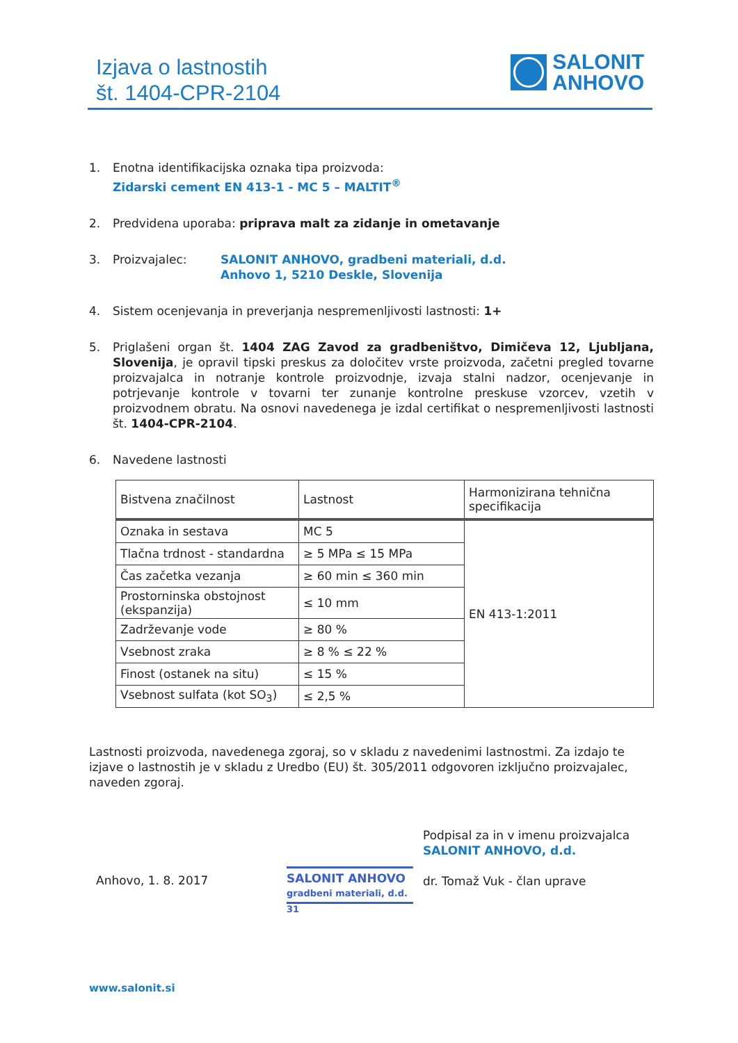Izjava o lastnostih
št. 1404-CPR-2104
SALONIT
ANHOVO
1. Enotna identifikacijska oznaka tipa proizvoda:
Zidarski cement EN 413-1 - MC 5 – MALTIT<sup>®</sup>
2. Predvidena uporaba: priprava malt za zidanje in ometavanje
3. Proizvajalec: SALONIT ANHOVO, gradbeni materiali, d.d.
Anhovo 1, 5210 Deskle, Slovenija
4. Sistem ocenjevanja in preverjanja nespremenljivosti lastnosti: 1+
5. Priglašeni organ št. 1404 ZAG Zavod za gradbeništvo, Dimičeva 12, Ljubljana, Slovenija, je opravil tipski preskus za določitev vrste proizvoda, začetni pregled tovarne proizvajalca in notranje kontrole proizvodnje, izvaja stalni nadzor, ocenjevanje in potrjevanje kontrole v tovarni ter zunanje kontrolne preskuse vzorcev, vzetih v proizvodnem obratu. Na osnovi navedenega je izdal certifikat o nespremenljivosti lastnosti št. 1404-CPR-2104.
6. Navedene lastnosti
| Bistvena značilnost | Lastnost | Harmonizirana tehnična specifikacija |
| --- | --- | --- |
| Oznaka in sestava | MC 5 | EN 413-1:2011 |
| Tlačna trdnost - standardna | ≥ 5 MPa ≤ 15 MPa | |
| Čas začetka vezanja | ≥ 60 min ≤ 360 min | |
| Prostorninska obstojnost (ekspanzija) | ≤ 10 mm | |
| Zadrževanje vode | ≥ 80 % | |
| Vsebnost zraka | ≥ 8 % ≤ 22 % | |
| Finost (ostanek na situ) | ≤ 15 % | |
| Vsebnost sulfata (kot SO<sub>3</sub>) | ≤ 2,5 % | |
Lastnosti proizvoda, navedenega zgoraj, so v skladu z navedenimi lastnostmi. Za izdajo te izjave o lastnostih je v skladu z Uredbo (EU) št. 305/2011 odgovoren izključno proizvajalec, naveden zgoraj.
Podpisal za in v imenu proizvajalca
SALONIT ANHOVO, d.d.
dr. Tomaž Vuk - član uprave
Anhovo, 1. 8. 2017
SALONIT ANHOVO
gradbeni materiali, d.d.
31
www.salonit.si